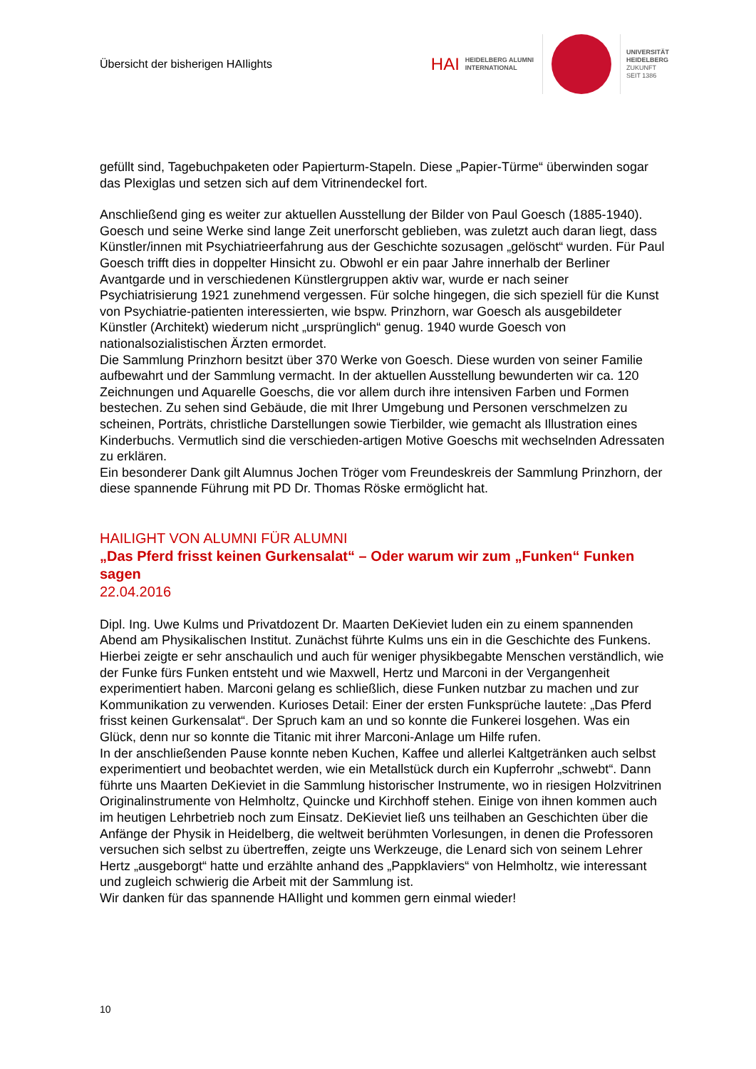Übersicht der bisherigen HAIlights
HAI HEIDELBERG ALUMNI
INTERNATIONAL
UNIVERSITÄT
HEIDELBERG
ZUKUNFT
SEIT 1386
gefüllt sind, Tagebuchpaketen oder Papierturm-Stapeln. Diese „Papier-Türme“ überwinden sogar das Plexiglas und setzen sich auf dem Vitrinendeckel fort.
Anschließend ging es weiter zur aktuellen Ausstellung der Bilder von Paul Goesch (1885-1940). Goesch und seine Werke sind lange Zeit unerforscht geblieben, was zuletzt auch daran liegt, dass Künstler/innen mit Psychiatrieerfahrung aus der Geschichte sozusagen „gelöscht“ wurden. Für Paul Goesch trifft dies in doppelter Hinsicht zu. Obwohl er ein paar Jahre innerhalb der Berliner Avantgarde und in verschiedenen Künstlergruppen aktiv war, wurde er nach seiner Psychiatrisierung 1921 zunehmend vergessen. Für solche hingegen, die sich speziell für die Kunst von Psychiatrie-patienten interessierten, wie bspw. Prinzhorn, war Goesch als ausgebildeter Künstler (Architekt) wiederum nicht „ursprünglich“ genug. 1940 wurde Goesch von nationalsozialistischen Ärzten ermordet.
Die Sammlung Prinzhorn besitzt über 370 Werke von Goesch. Diese wurden von seiner Familie aufbewahrt und der Sammlung vermacht. In der aktuellen Ausstellung bewunderten wir ca. 120 Zeichnungen und Aquarelle Goeschs, die vor allem durch ihre intensiven Farben und Formen bestechen. Zu sehen sind Gebäude, die mit Ihrer Umgebung und Personen verschmelzen zu scheinen, Porträts, christliche Darstellungen sowie Tierbilder, wie gemacht als Illustration eines Kinderbuchs. Vermutlich sind die verschieden-artigen Motive Goeschs mit wechselnden Adressaten zu erklären.
Ein besonderer Dank gilt Alumnus Jochen Tröger vom Freundeskreis der Sammlung Prinzhorn, der diese spannende Führung mit PD Dr. Thomas Röske ermöglicht hat.
HAILIGHT VON ALUMNI FÜR ALUMNI
„Das Pferd frisst keinen Gurkensalat“ – Oder warum wir zum „Funken“ Funken sagen
22.04.2016
Dipl. Ing. Uwe Kulms und Privatdozent Dr. Maarten DeKieviet luden ein zu einem spannenden Abend am Physikalischen Institut. Zunächst führte Kulms uns ein in die Geschichte des Funkens. Hierbei zeigte er sehr anschaulich und auch für weniger physikbegabte Menschen verständlich, wie der Funke fürs Funken entsteht und wie Maxwell, Hertz und Marconi in der Vergangenheit experimentiert haben. Marconi gelang es schließlich, diese Funken nutzbar zu machen und zur Kommunikation zu verwenden. Kurioses Detail: Einer der ersten Funksprüche lautete: „Das Pferd frisst keinen Gurkensalat“. Der Spruch kam an und so konnte die Funkerei losgehen. Was ein Glück, denn nur so konnte die Titanic mit ihrer Marconi-Anlage um Hilfe rufen.
In der anschließenden Pause konnte neben Kuchen, Kaffee und allerlei Kaltgetränken auch selbst experimentiert und beobachtet werden, wie ein Metallstück durch ein Kupferrohr „schwebt“. Dann führte uns Maarten DeKieviet in die Sammlung historischer Instrumente, wo in riesigen Holzvitrinen Originalinstrumente von Helmholtz, Quincke und Kirchhoff stehen. Einige von ihnen kommen auch im heutigen Lehrbetrieb noch zum Einsatz. DeKieviet ließ uns teilhaben an Geschichten über die Anfänge der Physik in Heidelberg, die weltweit berühmten Vorlesungen, in denen die Professoren versuchen sich selbst zu übertreffen, zeigte uns Werkzeuge, die Lenard sich von seinem Lehrer Hertz „ausgeborgt“ hatte und erzählte anhand des „Pappklaviers“ von Helmholtz, wie interessant und zugleich schwierig die Arbeit mit der Sammlung ist.
Wir danken für das spannende HAIlight und kommen gern einmal wieder!
10